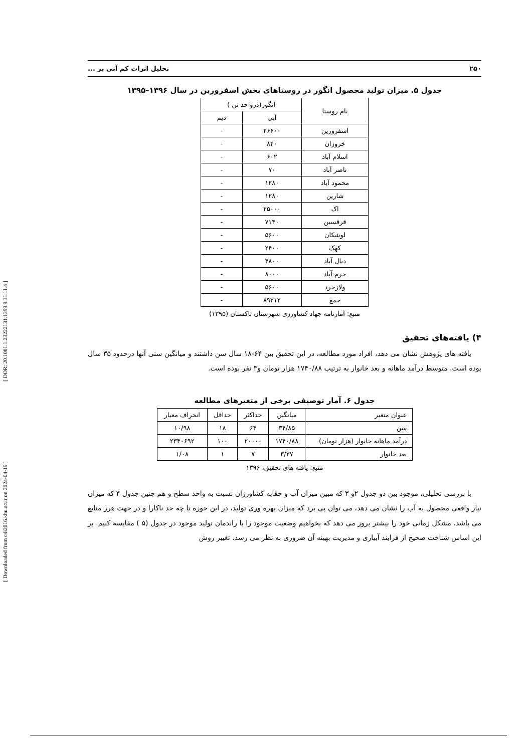[ DOR: 20.1001.1.23222131.1399.9.31.11.4 ]
[ Downloaded from c4i2016.khu.ac.ir on 2024-04-19 ]
۲۵۰ تحلیل اثرات کم آبی بر ...
جدول ۵. میزان تولید محصول انگور در روستاهای بخش اسفرورین در سال ۱۳۹۶–۱۳۹۵
| نام روستا | انگور(درواحد تن ) | |
| --- | --- | --- |
| | آبی | دیم |
| اسفرورین | ۲۶۶۰۰ | - |
| خروزان | ۸۴۰ | - |
| اسلام آباد | ۶۰۲ | - |
| ناصر آباد | ۷۰ | - |
| محمود آباد | ۱۲۸۰ | - |
| شارین | ۱۲۸۰ | - |
| اک | ۲۵۰۰۰ | - |
| قرقسین | ۷۱۴۰ | - |
| لوشکان | ۵۶۰۰ | - |
| کهک | ۲۴۰۰ | - |
| دیال آباد | ۴۸۰۰ | - |
| خرم آباد | ۸۰۰۰ | - |
| ولازجرد | ۵۶۰۰ | - |
| جمع | ۸۹۲۱۲ | - |
منبع: آمارنامه جهاد کشاورزی شهرستان تاکستان (۱۳۹۵)
۴) یافته‌های تحقیق
یافته های پژوهش نشان می دهد، افراد مورد مطالعه، در این تحقیق بین ۶۴-۱۸ سال سن داشتند و میانگین سنی آنها درحدود ۳۵ سال بوده است. متوسط درآمد ماهانه و بعد خانوار به ترتیب ۱۷۴۰/۸۸ هزار تومان و۳ نفر بوده است.
جدول ۶. آمار توصیفی برخی از متغیرهای مطالعه
| عنوان متغیر | میانگین | حداکثر | حداقل | انحراف معیار |
| --- | --- | --- | --- | --- |
| سن | ۳۴/۸۵ | ۶۴ | ۱۸ | ۱۰/۹۸ |
| درآمد ماهانه خانوار (هزار تومان) | ۱۷۴۰/۸۸ | ۲۰۰۰۰ | ۱۰۰ | ۲۳۴۰۶۹۲ |
| بعد خانوار | ۳/۳۷ | ۷ | ۱ | ۱/۰۸ |
منبع: یافته های تحقیق، ۱۳۹۶
با بررسی تحلیلی، موجود بین دو جدول ۲و ۳ که مبین میزان آب و حقابه کشاورزان نسبت به واحد سطح و هم چنین جدول ۴ که میزان نیاز واقعی محصول به آب را نشان می دهد، می توان پی برد که میزان بهره وری تولید، در این حوزه تا چه حد ناکارا و در جهت هرز منابع می باشد. مشکل زمانی خود را بیشتر بروز می دهد که بخواهیم وضعیت موجود را با راندمان تولید موجود در جدول (۵ ) مقایسه کنیم. بر این اساس شناخت صحیح از فرایند آبیاری و مدیریت بهینه آن ضروری به نظر می رسد. تغییر روش